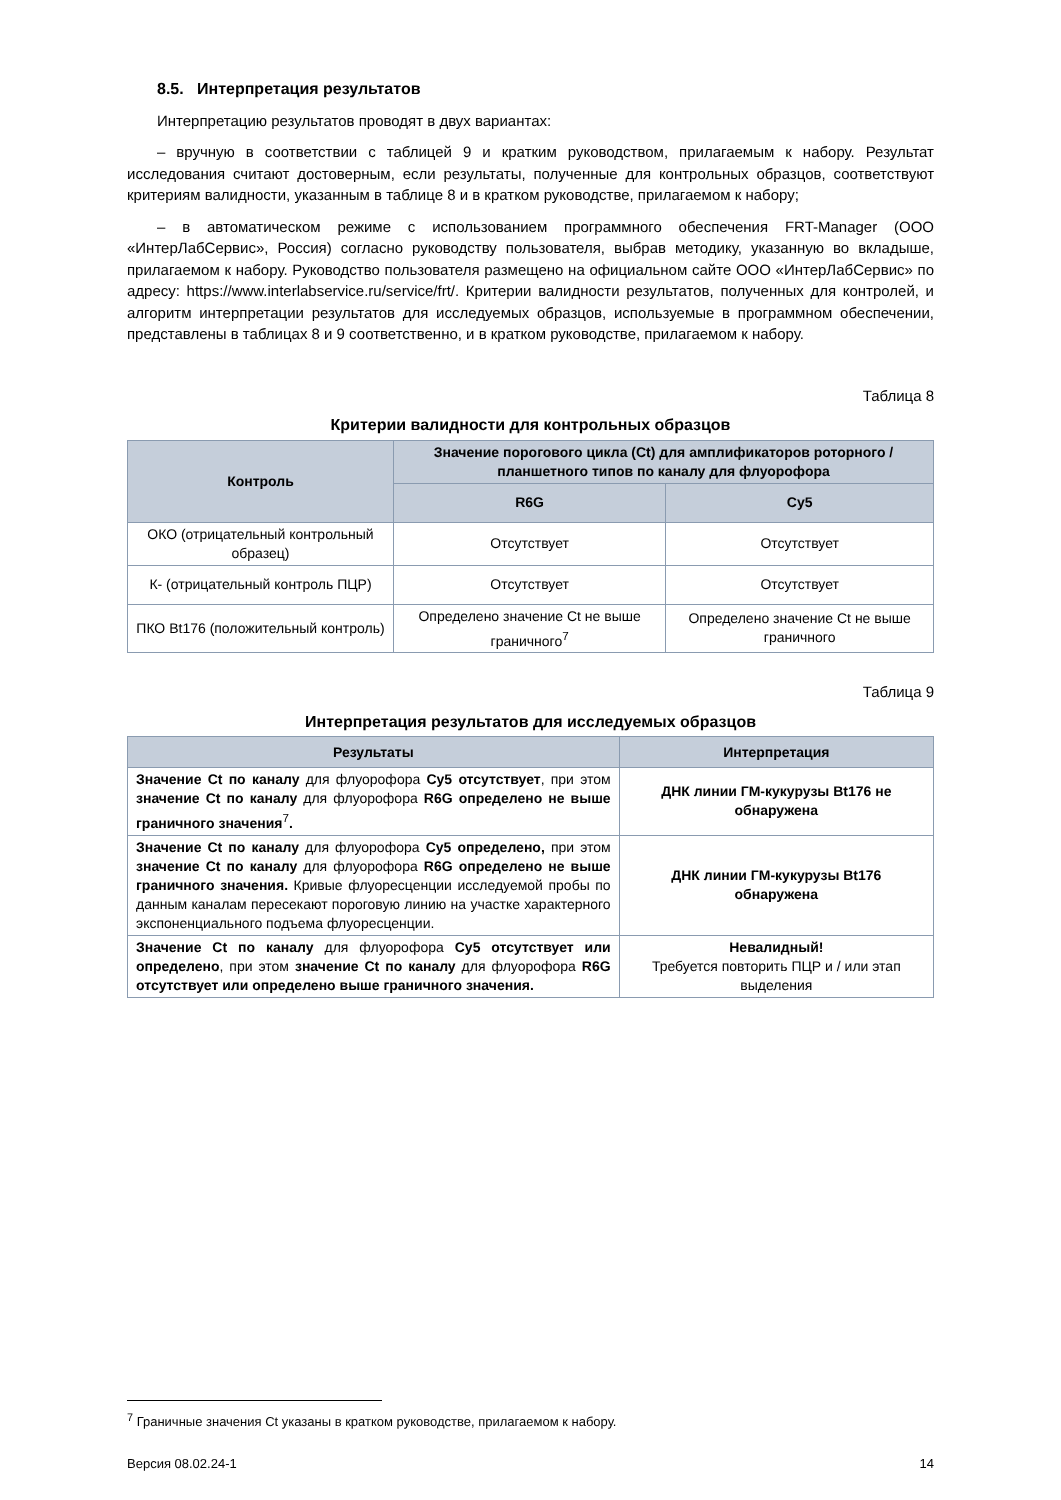8.5. Интерпретация результатов
Интерпретацию результатов проводят в двух вариантах:
– вручную в соответствии с таблицей 9 и кратким руководством, прилагаемым к набору. Результат исследования считают достоверным, если результаты, полученные для контрольных образцов, соответствуют критериям валидности, указанным в таблице 8 и в кратком руководстве, прилагаемом к набору;
– в автоматическом режиме с использованием программного обеспечения FRT-Manager (ООО «ИнтерЛабСервис», Россия) согласно руководству пользователя, выбрав методику, указанную во вкладыше, прилагаемом к набору. Руководство пользователя размещено на официальном сайте ООО «ИнтерЛабСервис» по адресу: https://www.interlabservice.ru/service/frt/. Критерии валидности результатов, полученных для контролей, и алгоритм интерпретации результатов для исследуемых образцов, используемые в программном обеспечении, представлены в таблицах 8 и 9 соответственно, и в кратком руководстве, прилагаемом к набору.
Таблица 8
Критерии валидности для контрольных образцов
| Контроль | Значение порогового цикла (Ct) для амплификаторов роторного / планшетного типов по каналу для флуорофора | |
| --- | --- | --- |
| | R6G | Cy5 |
| ОКО (отрицательный контрольный образец) | Отсутствует | Отсутствует |
| К- (отрицательный контроль ПЦР) | Отсутствует | Отсутствует |
| ПКО Bt176 (положительный контроль) | Определено значение Ct не выше граничного<sup>7</sup> | Определено значение Ct не выше граничного |
Таблица 9
Интерпретация результатов для исследуемых образцов
| Результаты | Интерпретация |
| --- | --- |
| Значение Ct по каналу для флуорофора Cy5 отсутствует , при этом значение Ct по каналу для флуорофора R6G определено не выше граничного значения<sup>7</sup> . | ДНК линии ГМ-кукурузы Bt176 не обнаружена |
| Значение Ct по каналу для флуорофора Cy5 определено, при этом значение Ct по каналу для флуорофора R6G определено не выше граничного значения. Кривые флуоресценции исследуемой пробы по данным каналам пересекают пороговую линию на участке характерного экспоненциального подъема флуоресценции. | ДНК линии ГМ-кукурузы Bt176 обнаружена |
| Значение Ct по каналу для флуорофора Cy5 отсутствует или определено , при этом значение Ct по каналу для флуорофора R6G отсутствует или определено выше граничного значения. | Невалидный! Требуется повторить ПЦР и / или этап выделения |
<sup>7</sup> Граничные значения Ct указаны в кратком руководстве, прилагаемом к набору.
Версия 08.02.24-1 14